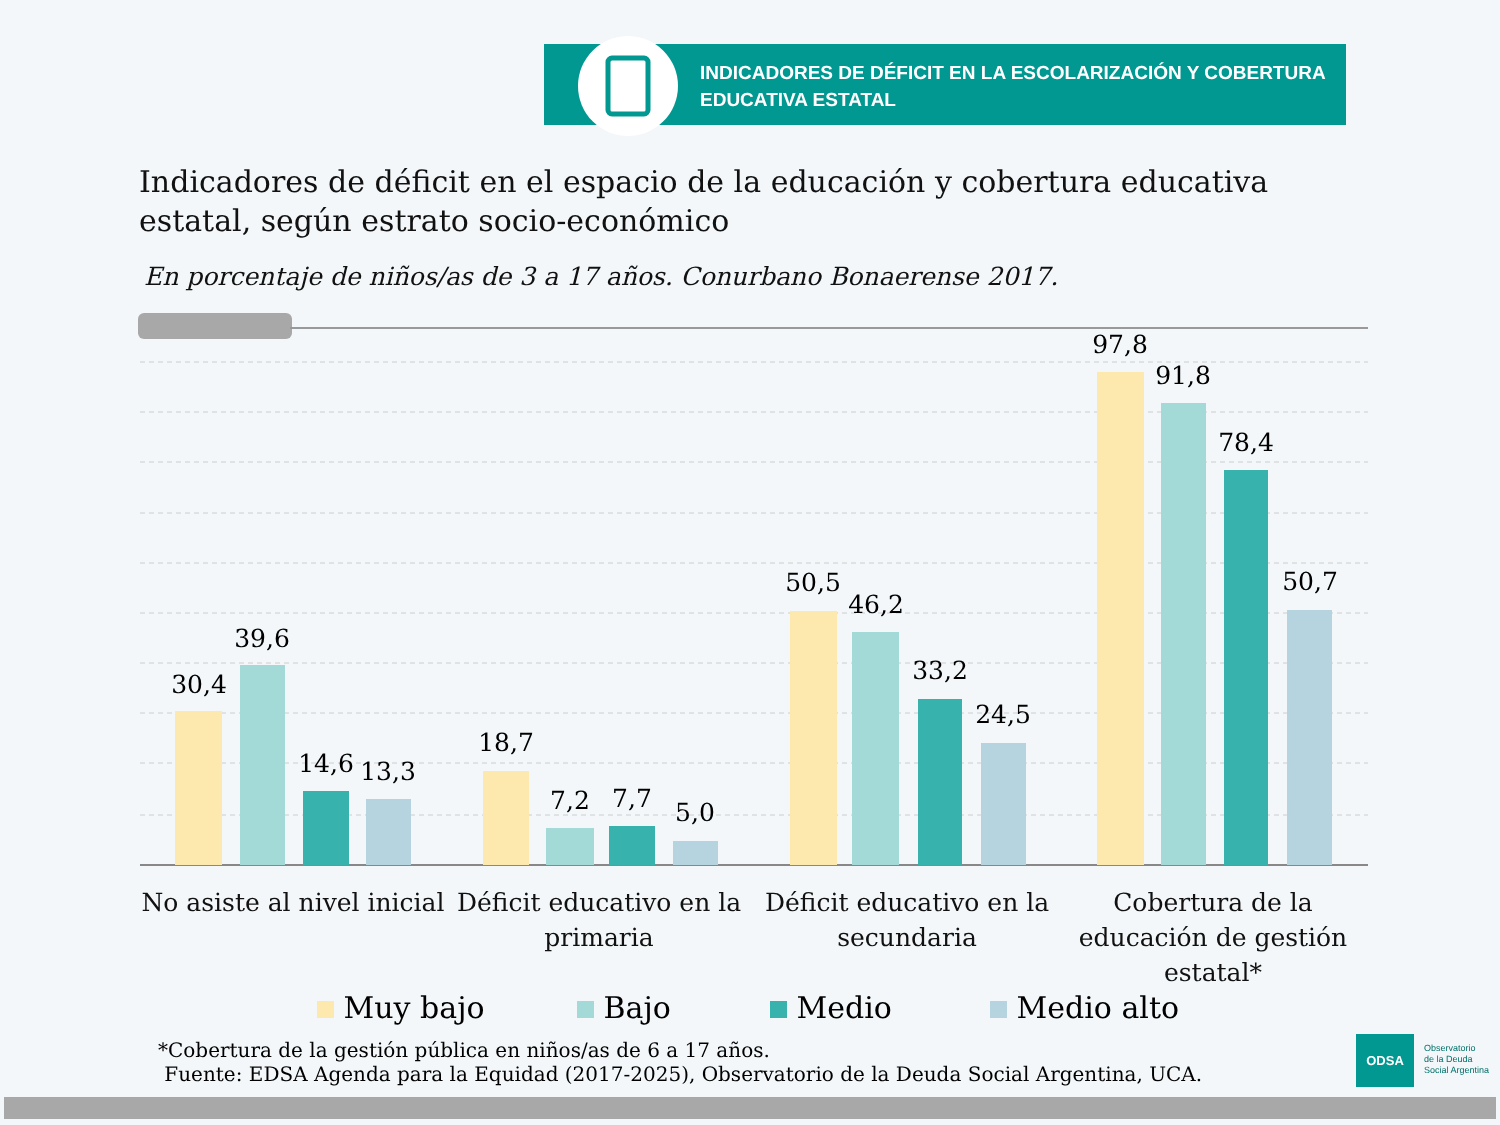INDICADORES DE DÉFICIT EN LA ESCOLARIZACIÓN Y COBERTURA
EDUCATIVA ESTATAL
Indicadores de déficit en el espacio de la educación y cobertura educativa estatal, según estrato socio-económico
En porcentaje de niños/as de 3 a 17 años. Conurbano Bonaerense 2017.
30,4
39,6
14,6
13,3
18,7
7,2
7,7
5,0
50,5
46,2
33,2
24,5
97,8
91,8
78,4
50,7
No asiste al nivel inicial
Déficit educativo en la primaria
Déficit educativo en la secundaria
Cobertura de la educación de gestión estatal*
Muy bajo Bajo Medio Medio alto
*Cobertura de la gestión pública en niños/as de 6 a 17 años.
Fuente: EDSA Agenda para la Equidad (2017-2025), Observatorio de la Deuda Social Argentina, UCA.
ODSA
Observatorio
de la Deuda
Social Argentina